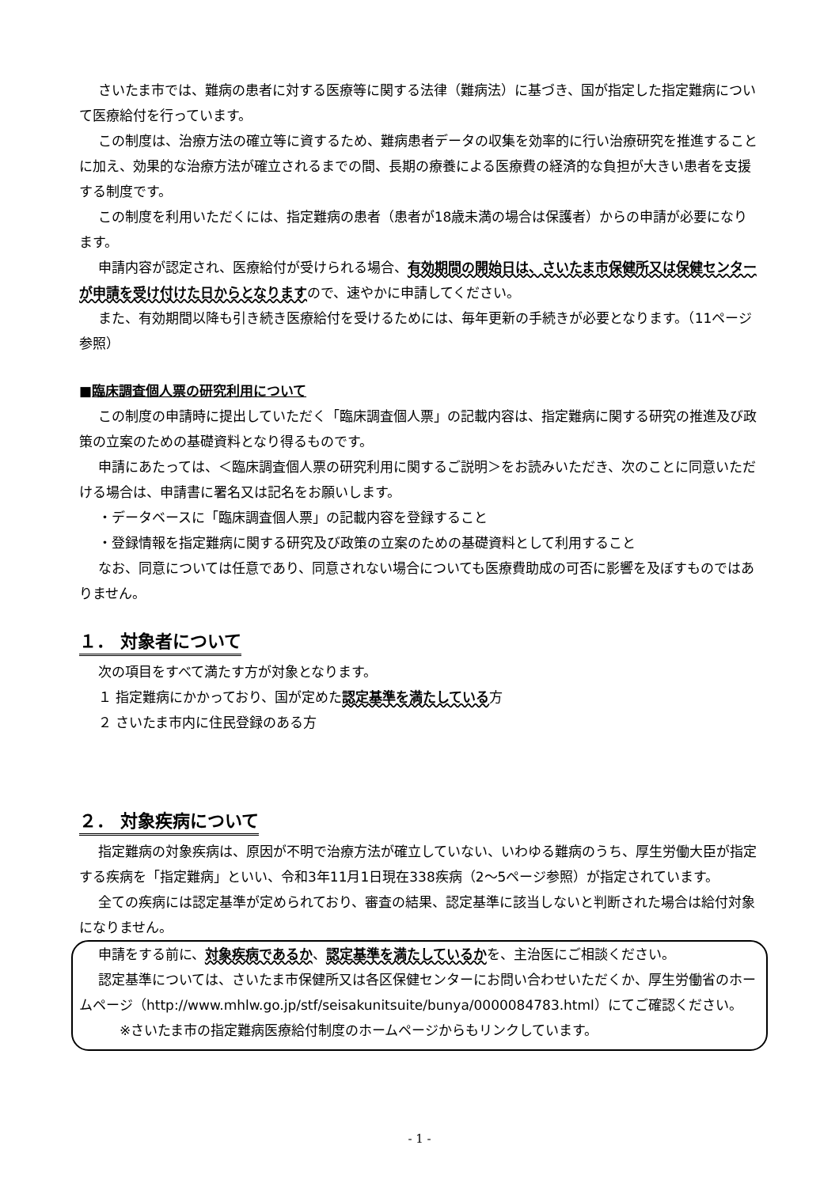さいたま市では、難病の患者に対する医療等に関する法律（難病法）に基づき、国が指定した指定難病について医療給付を行っています。
この制度は、治療方法の確立等に資するため、難病患者データの収集を効率的に行い治療研究を推進することに加え、効果的な治療方法が確立されるまでの間、長期の療養による医療費の経済的な負担が大きい患者を支援する制度です。
この制度を利用いただくには、指定難病の患者（患者が18歳未満の場合は保護者）からの申請が必要になります。
申請内容が認定され、医療給付が受けられる場合、有効期間の開始日は、さいたま市保健所又は保健センターが申請を受け付けた日からとなりますので、速やかに申請してください。
また、有効期間以降も引き続き医療給付を受けるためには、毎年更新の手続きが必要となります。（11ページ参照）
■臨床調査個人票の研究利用について
この制度の申請時に提出していただく「臨床調査個人票」の記載内容は、指定難病に関する研究の推進及び政策の立案のための基礎資料となり得るものです。
申請にあたっては、＜臨床調査個人票の研究利用に関するご説明＞をお読みいただき、次のことに同意いただける場合は、申請書に署名又は記名をお願いします。
・データベースに「臨床調査個人票」の記載内容を登録すること
・登録情報を指定難病に関する研究及び政策の立案のための基礎資料として利用すること
なお、同意については任意であり、同意されない場合についても医療費助成の可否に影響を及ぼすものではありません。
１． 対象者について
次の項目をすべて満たす方が対象となります。
１ 指定難病にかかっており、国が定めた認定基準を満たしている方
２ さいたま市内に住民登録のある方
２． 対象疾病について
指定難病の対象疾病は、原因が不明で治療方法が確立していない、いわゆる難病のうち、厚生労働大臣が指定する疾病を「指定難病」といい、令和3年11月1日現在338疾病（2～5ページ参照）が指定されています。
全ての疾病には認定基準が定められており、審査の結果、認定基準に該当しないと判断された場合は給付対象になりません。
申請をする前に、対象疾病であるか、認定基準を満たしているかを、主治医にご相談ください。
認定基準については、さいたま市保健所又は各区保健センターにお問い合わせいただくか、厚生労働省のホームページ（http://www.mhlw.go.jp/stf/seisakunitsuite/bunya/0000084783.html）にてご確認ください。
※さいたま市の指定難病医療給付制度のホームページからもリンクしています。
- 1 -